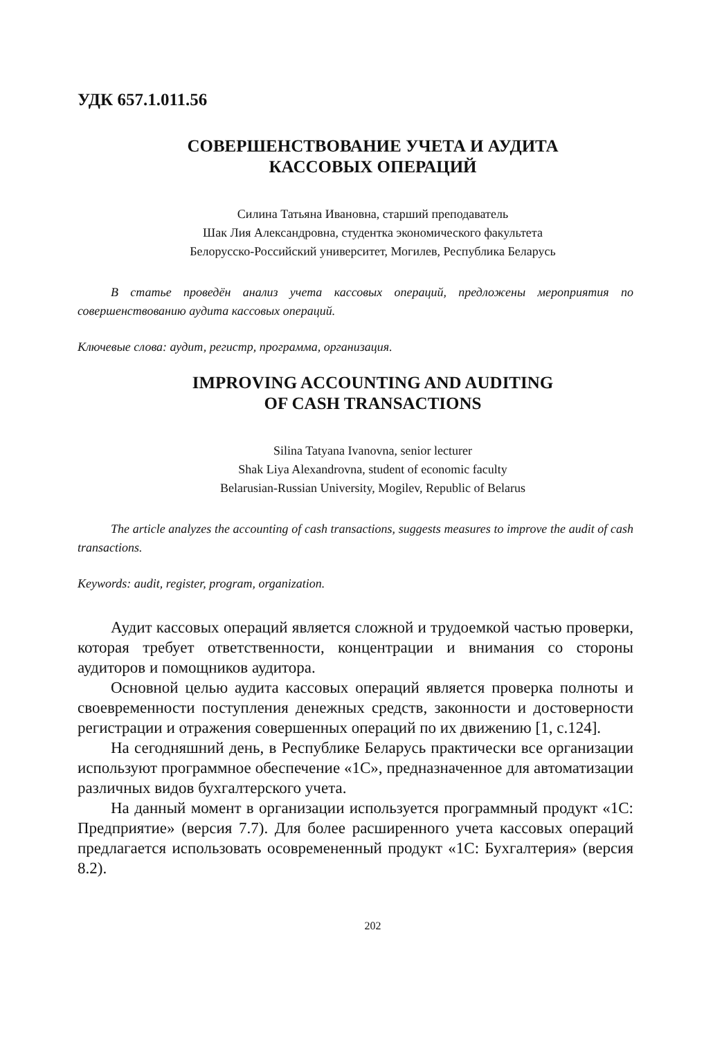УДК 657.1.011.56
СОВЕРШЕНСТВОВАНИЕ УЧЕТА И АУДИТА
КАССОВЫХ ОПЕРАЦИЙ
Силина Татьяна Ивановна, старший преподаватель
Шак Лия Александровна, студентка экономического факультета
Белорусско-Российский университет, Могилев, Республика Беларусь
В статье проведён анализ учета кассовых операций, предложены мероприятия по совершенствованию аудита кассовых операций.
Ключевые слова: аудит, регистр, программа, организация.
IMPROVING ACCOUNTING AND AUDITING
OF CASH TRANSACTIONS
Silina Tatyana Ivanovna, senior lecturer
Shak Liya Alexandrovna, student of economic faculty
Belarusian-Russian University, Mogilev, Republic of Belarus
The article analyzes the accounting of cash transactions, suggests measures to improve the audit of cash transactions.
Keywords: audit, register, program, organization.
Аудит кассовых операций является сложной и трудоемкой частью проверки, которая требует ответственности, концентрации и внимания со стороны аудиторов и помощников аудитора.
Основной целью аудита кассовых операций является проверка полноты и своевременности поступления денежных средств, законности и достоверности регистрации и отражения совершенных операций по их движению [1, с.124].
На сегодняшний день, в Республике Беларусь практически все организации используют программное обеспечение «1С», предназначенное для автоматизации различных видов бухгалтерского учета.
На данный момент в организации используется программный продукт «1С: Предприятие» (версия 7.7). Для более расширенного учета кассовых операций предлагается использовать осовремененный продукт «1С: Бухгалтерия» (версия 8.2).
202